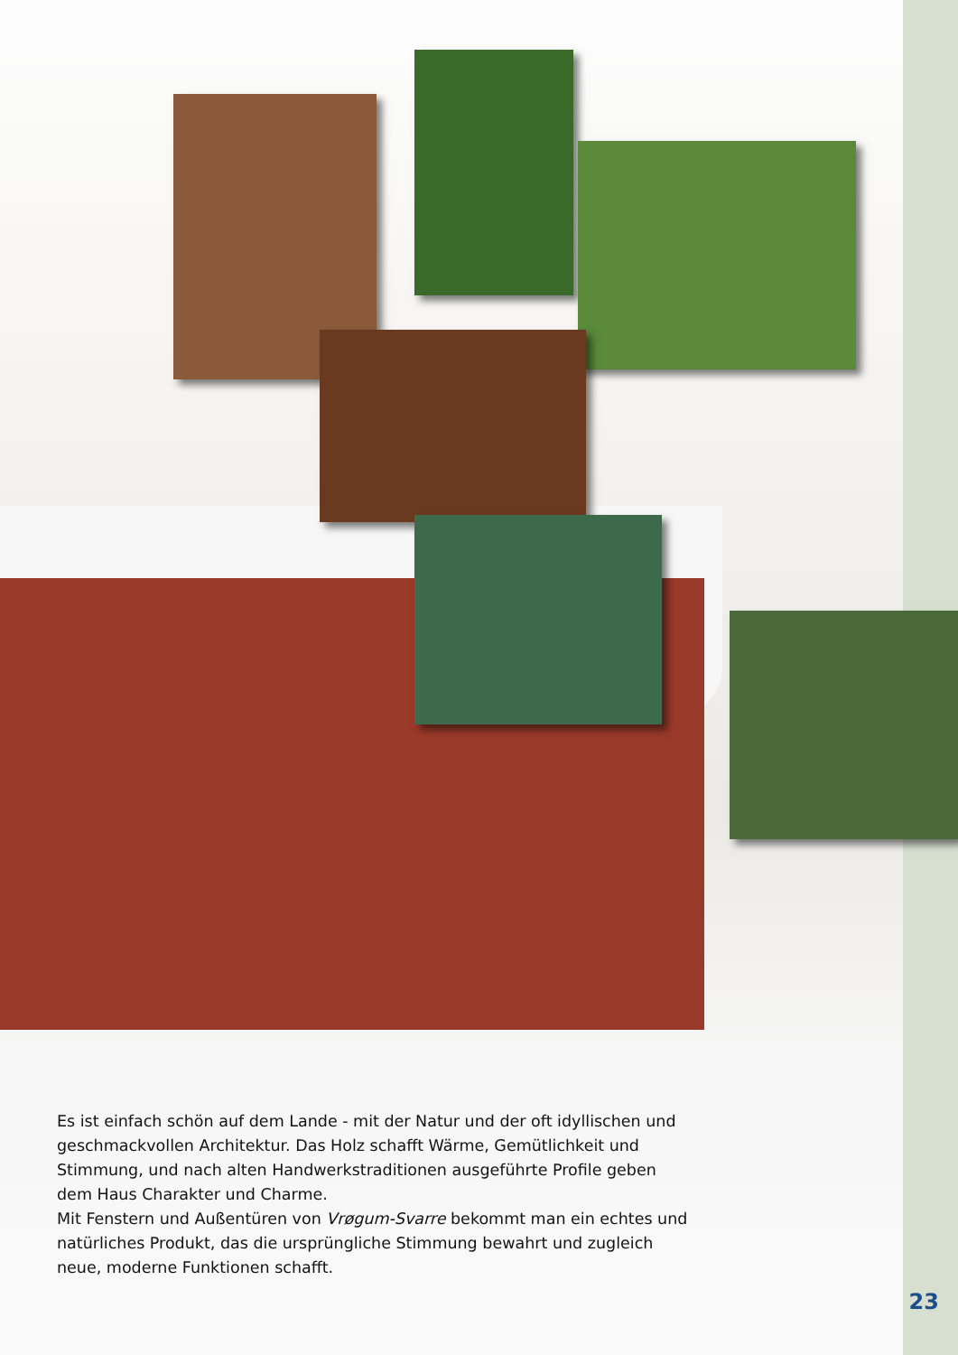Es ist einfach schön auf dem Lande - mit der Natur und der oft idyllischen und geschmackvollen Architektur. Das Holz schafft Wärme, Gemütlichkeit und Stimmung, und nach alten Handwerkstraditionen ausgeführte Profile geben dem Haus Charakter und Charme.
Mit Fenstern und Außentüren von Vrøgum-Svarre bekommt man ein echtes und natürliches Produkt, das die ursprüngliche Stimmung bewahrt und zugleich neue, moderne Funktionen schafft.
23